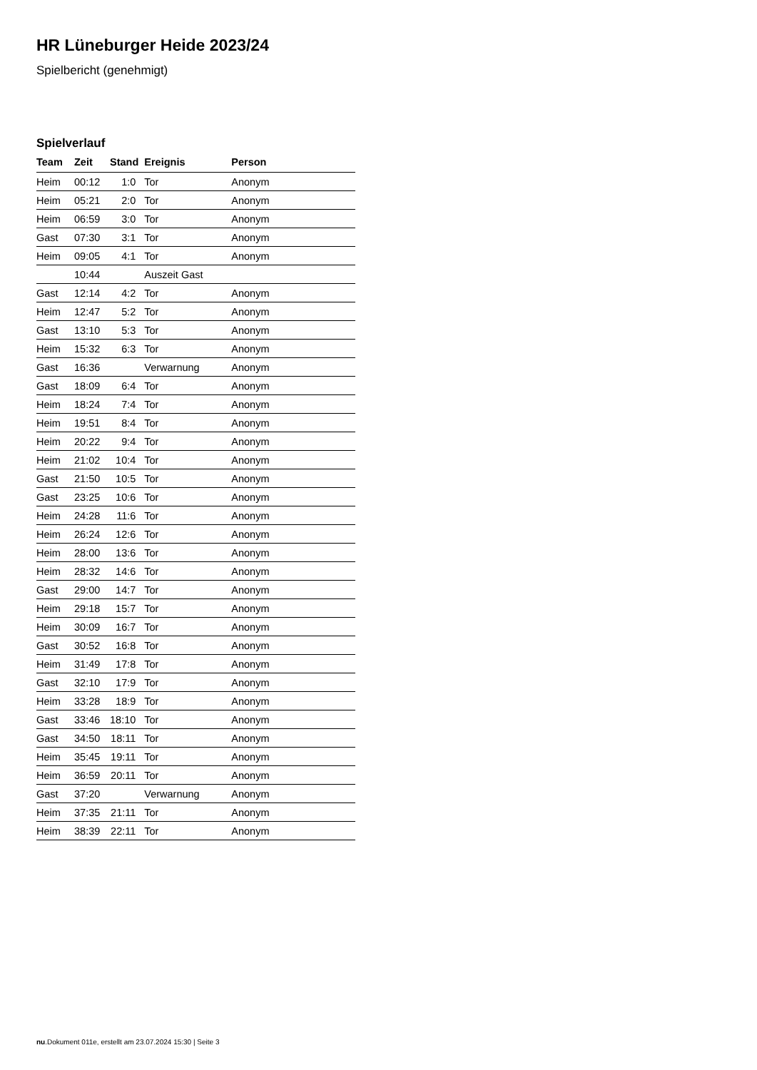HR Lüneburger Heide 2023/24
Spielbericht (genehmigt)
Spielverlauf
| Team | Zeit | Stand | Ereignis | Person |
| --- | --- | --- | --- | --- |
| Heim | 00:12 | 1:0 | Tor | Anonym |
| Heim | 05:21 | 2:0 | Tor | Anonym |
| Heim | 06:59 | 3:0 | Tor | Anonym |
| Gast | 07:30 | 3:1 | Tor | Anonym |
| Heim | 09:05 | 4:1 | Tor | Anonym |
| | 10:44 | | Auszeit Gast | |
| Gast | 12:14 | 4:2 | Tor | Anonym |
| Heim | 12:47 | 5:2 | Tor | Anonym |
| Gast | 13:10 | 5:3 | Tor | Anonym |
| Heim | 15:32 | 6:3 | Tor | Anonym |
| Gast | 16:36 | | Verwarnung | Anonym |
| Gast | 18:09 | 6:4 | Tor | Anonym |
| Heim | 18:24 | 7:4 | Tor | Anonym |
| Heim | 19:51 | 8:4 | Tor | Anonym |
| Heim | 20:22 | 9:4 | Tor | Anonym |
| Heim | 21:02 | 10:4 | Tor | Anonym |
| Gast | 21:50 | 10:5 | Tor | Anonym |
| Gast | 23:25 | 10:6 | Tor | Anonym |
| Heim | 24:28 | 11:6 | Tor | Anonym |
| Heim | 26:24 | 12:6 | Tor | Anonym |
| Heim | 28:00 | 13:6 | Tor | Anonym |
| Heim | 28:32 | 14:6 | Tor | Anonym |
| Gast | 29:00 | 14:7 | Tor | Anonym |
| Heim | 29:18 | 15:7 | Tor | Anonym |
| Heim | 30:09 | 16:7 | Tor | Anonym |
| Gast | 30:52 | 16:8 | Tor | Anonym |
| Heim | 31:49 | 17:8 | Tor | Anonym |
| Gast | 32:10 | 17:9 | Tor | Anonym |
| Heim | 33:28 | 18:9 | Tor | Anonym |
| Gast | 33:46 | 18:10 | Tor | Anonym |
| Gast | 34:50 | 18:11 | Tor | Anonym |
| Heim | 35:45 | 19:11 | Tor | Anonym |
| Heim | 36:59 | 20:11 | Tor | Anonym |
| Gast | 37:20 | | Verwarnung | Anonym |
| Heim | 37:35 | 21:11 | Tor | Anonym |
| Heim | 38:39 | 22:11 | Tor | Anonym |
nu.Dokument 011e, erstellt am 23.07.2024 15:30 | Seite 3